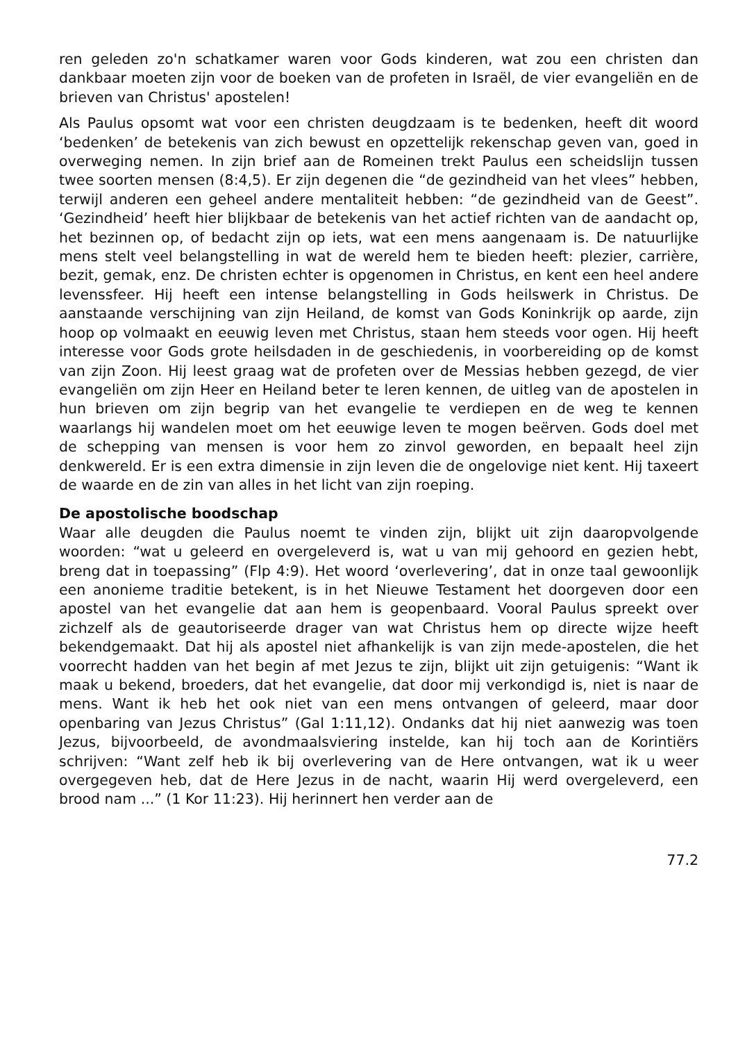ren geleden zo'n schatkamer waren voor Gods kinderen, wat zou een christen dan dankbaar moeten zijn voor de boeken van de profeten in Israël, de vier evangeliën en de brieven van Christus' apostelen!
Als Paulus opsomt wat voor een christen deugdzaam is te bedenken, heeft dit woord ‘bedenken’ de betekenis van zich bewust en opzettelijk rekenschap geven van, goed in overweging nemen. In zijn brief aan de Romeinen trekt Paulus een scheidslijn tussen twee soorten mensen (8:4,5). Er zijn degenen die “de gezindheid van het vlees” hebben, terwijl anderen een geheel andere mentaliteit hebben: “de gezindheid van de Geest”. ‘Gezindheid’ heeft hier blijkbaar de betekenis van het actief richten van de aandacht op, het bezinnen op, of bedacht zijn op iets, wat een mens aangenaam is. De natuurlijke mens stelt veel belangstelling in wat de wereld hem te bieden heeft: plezier, carrière, bezit, gemak, enz. De christen echter is opgenomen in Christus, en kent een heel andere levenssfeer. Hij heeft een intense belangstelling in Gods heilswerk in Christus. De aanstaande verschijning van zijn Heiland, de komst van Gods Koninkrijk op aarde, zijn hoop op volmaakt en eeuwig leven met Christus, staan hem steeds voor ogen. Hij heeft interesse voor Gods grote heilsdaden in de geschiedenis, in voorbereiding op de komst van zijn Zoon. Hij leest graag wat de profeten over de Messias hebben gezegd, de vier evangeliën om zijn Heer en Heiland beter te leren kennen, de uitleg van de apostelen in hun brieven om zijn begrip van het evangelie te verdiepen en de weg te kennen waarlangs hij wandelen moet om het eeuwige leven te mogen beërven. Gods doel met de schepping van mensen is voor hem zo zinvol geworden, en bepaalt heel zijn denkwereld. Er is een extra dimensie in zijn leven die de ongelovige niet kent. Hij taxeert de waarde en de zin van alles in het licht van zijn roeping.
De apostolische boodschap
Waar alle deugden die Paulus noemt te vinden zijn, blijkt uit zijn daaropvolgende woorden: “wat u geleerd en overgeleverd is, wat u van mij gehoord en gezien hebt, breng dat in toepassing” (Flp 4:9). Het woord ‘overlevering’, dat in onze taal gewoonlijk een anonieme traditie betekent, is in het Nieuwe Testament het doorgeven door een apostel van het evangelie dat aan hem is geopenbaard. Vooral Paulus spreekt over zichzelf als de geautoriseerde drager van wat Christus hem op directe wijze heeft bekendgemaakt. Dat hij als apostel niet afhankelijk is van zijn mede-apostelen, die het voorrecht hadden van het begin af met Jezus te zijn, blijkt uit zijn getuigenis: “Want ik maak u bekend, broeders, dat het evangelie, dat door mij verkondigd is, niet is naar de mens. Want ik heb het ook niet van een mens ontvangen of geleerd, maar door openbaring van Jezus Christus” (Gal 1:11,12). Ondanks dat hij niet aanwezig was toen Jezus, bijvoorbeeld, de avondmaalsviering instelde, kan hij toch aan de Korintiërs schrijven: “Want zelf heb ik bij overlevering van de Here ontvangen, wat ik u weer overgegeven heb, dat de Here Jezus in de nacht, waarin Hij werd overgeleverd, een brood nam ...” (1 Kor 11:23). Hij herinnert hen verder aan de
77.2